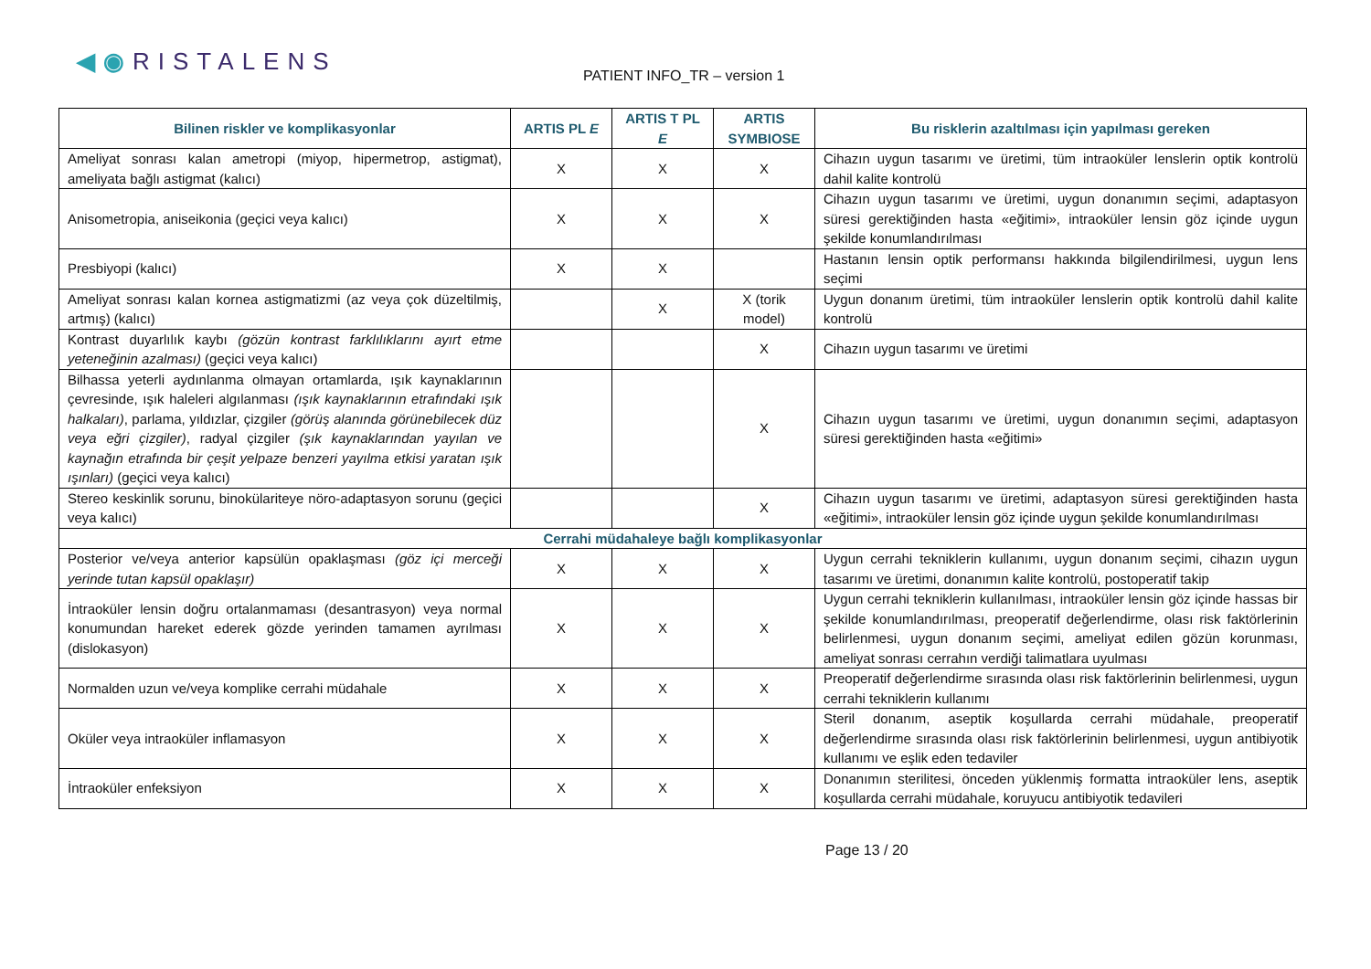◀◉RISTALENS
PATIENT INFO_TR – version 1
| Bilinen riskler ve komplikasyonlar | ARTIS PL E | ARTIS T PL E | ARTIS SYMBIOSE | Bu risklerin azaltılması için yapılması gereken |
| --- | --- | --- | --- | --- |
| Ameliyat sonrası kalan ametropi (miyop, hipermetrop, astigmat), ameliyata bağlı astigmat (kalıcı) | X | X | X | Cihazın uygun tasarımı ve üretimi, tüm intraoküler lenslerin optik kontrolü dahil kalite kontrolü |
| Anisometropia, aniseikonia (geçici veya kalıcı) | X | X | X | Cihazın uygun tasarımı ve üretimi, uygun donanımın seçimi, adaptasyon süresi gerektiğinden hasta «eğitimi», intraoküler lensin göz içinde uygun şekilde konumlandırılması |
| Presbiyopi (kalıcı) | X | X | | Hastanın lensin optik performansı hakkında bilgilendirilmesi, uygun lens seçimi |
| Ameliyat sonrası kalan kornea astigmatizmi (az veya çok düzeltilmiş, artmış) (kalıcı) | | X | X (torik model) | Uygun donanım üretimi, tüm intraoküler lenslerin optik kontrolü dahil kalite kontrolü |
| Kontrast duyarlılık kaybı (gözün kontrast farklılıklarını ayırt etme yeteneğinin azalması) (geçici veya kalıcı) | | | X | Cihazın uygun tasarımı ve üretimi |
| Bilhassa yeterli aydınlanma olmayan ortamlarda, ışık kaynaklarının çevresinde, ışık haleleri algılanması (ışık kaynaklarının etrafındaki ışık halkaları) , parlama, yıldızlar, çizgiler (görüş alanında görünebilecek düz veya eğri çizgiler) , radyal çizgiler (şık kaynaklarından yayılan ve kaynağın etrafında bir çeşit yelpaze benzeri yayılma etkisi yaratan ışık ışınları) (geçici veya kalıcı) | | | X | Cihazın uygun tasarımı ve üretimi, uygun donanımın seçimi, adaptasyon süresi gerektiğinden hasta «eğitimi» |
| Stereo keskinlik sorunu, binokülariteye nöro-adaptasyon sorunu (geçici veya kalıcı) | | | X | Cihazın uygun tasarımı ve üretimi, adaptasyon süresi gerektiğinden hasta «eğitimi», intraoküler lensin göz içinde uygun şekilde konumlandırılması |
| Cerrahi müdahaleye bağlı komplikasyonlar | | | | |
| Posterior ve/veya anterior kapsülün opaklaşması (göz içi merceği yerinde tutan kapsül opaklaşır) | X | X | X | Uygun cerrahi tekniklerin kullanımı, uygun donanım seçimi, cihazın uygun tasarımı ve üretimi, donanımın kalite kontrolü, postoperatif takip |
| İntraoküler lensin doğru ortalanmaması (desantrasyon) veya normal konumundan hareket ederek gözde yerinden tamamen ayrılması (dislokasyon) | X | X | X | Uygun cerrahi tekniklerin kullanılması, intraoküler lensin göz içinde hassas bir şekilde konumlandırılması, preoperatif değerlendirme, olası risk faktörlerinin belirlenmesi, uygun donanım seçimi, ameliyat edilen gözün korunması, ameliyat sonrası cerrahın verdiği talimatlara uyulması |
| Normalden uzun ve/veya komplike cerrahi müdahale | X | X | X | Preoperatif değerlendirme sırasında olası risk faktörlerinin belirlenmesi, uygun cerrahi tekniklerin kullanımı |
| Oküler veya intraoküler inflamasyon | X | X | X | Steril donanım, aseptik koşullarda cerrahi müdahale, preoperatif değerlendirme sırasında olası risk faktörlerinin belirlenmesi, uygun antibiyotik kullanımı ve eşlik eden tedaviler |
| İntraoküler enfeksiyon | X | X | X | Donanımın sterilitesi, önceden yüklenmiş formatta intraoküler lens, aseptik koşullarda cerrahi müdahale, koruyucu antibiyotik tedavileri |
Page 13 / 20